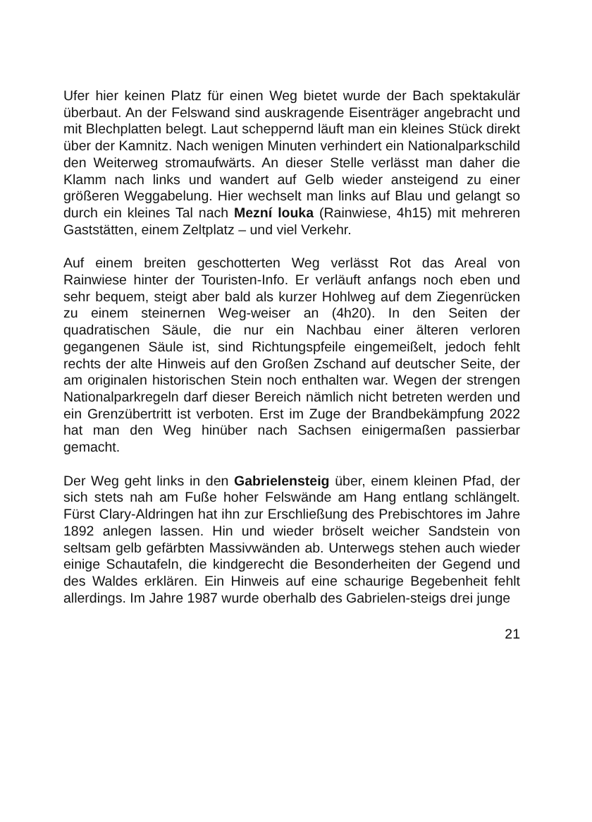Ufer hier keinen Platz für einen Weg bietet wurde der Bach spektakulär überbaut. An der Felswand sind auskragende Eisenträger angebracht und mit Blechplatten belegt. Laut scheppernd läuft man ein kleines Stück direkt über der Kamnitz. Nach wenigen Minuten verhindert ein Nationalparkschild den Weiterweg stromaufwärts. An dieser Stelle verlässt man daher die Klamm nach links und wandert auf Gelb wieder ansteigend zu einer größeren Weggabelung. Hier wechselt man links auf Blau und gelangt so durch ein kleines Tal nach Mezní louka (Rainwiese, 4h15) mit mehreren Gaststätten, einem Zeltplatz – und viel Verkehr.
Auf einem breiten geschotterten Weg verlässt Rot das Areal von Rainwiese hinter der Touristen-Info. Er verläuft anfangs noch eben und sehr bequem, steigt aber bald als kurzer Hohlweg auf dem Ziegenrücken zu einem steinernen Weg-weiser an (4h20). In den Seiten der quadratischen Säule, die nur ein Nachbau einer älteren verloren gegangenen Säule ist, sind Richtungspfeile eingemeißelt, jedoch fehlt rechts der alte Hinweis auf den Großen Zschand auf deutscher Seite, der am originalen historischen Stein noch enthalten war. Wegen der strengen Nationalparkregeln darf dieser Bereich nämlich nicht betreten werden und ein Grenzübertritt ist verboten. Erst im Zuge der Brandbekämpfung 2022 hat man den Weg hinüber nach Sachsen einigermaßen passierbar gemacht.
Der Weg geht links in den Gabrielensteig über, einem kleinen Pfad, der sich stets nah am Fuße hoher Felswände am Hang entlang schlängelt. Fürst Clary-Aldringen hat ihn zur Erschließung des Prebischtores im Jahre 1892 anlegen lassen. Hin und wieder bröselt weicher Sandstein von seltsam gelb gefärbten Massivwänden ab. Unterwegs stehen auch wieder einige Schautafeln, die kindgerecht die Besonderheiten der Gegend und des Waldes erklären. Ein Hinweis auf eine schaurige Begebenheit fehlt allerdings. Im Jahre 1987 wurde oberhalb des Gabrielen-steigs drei junge
21